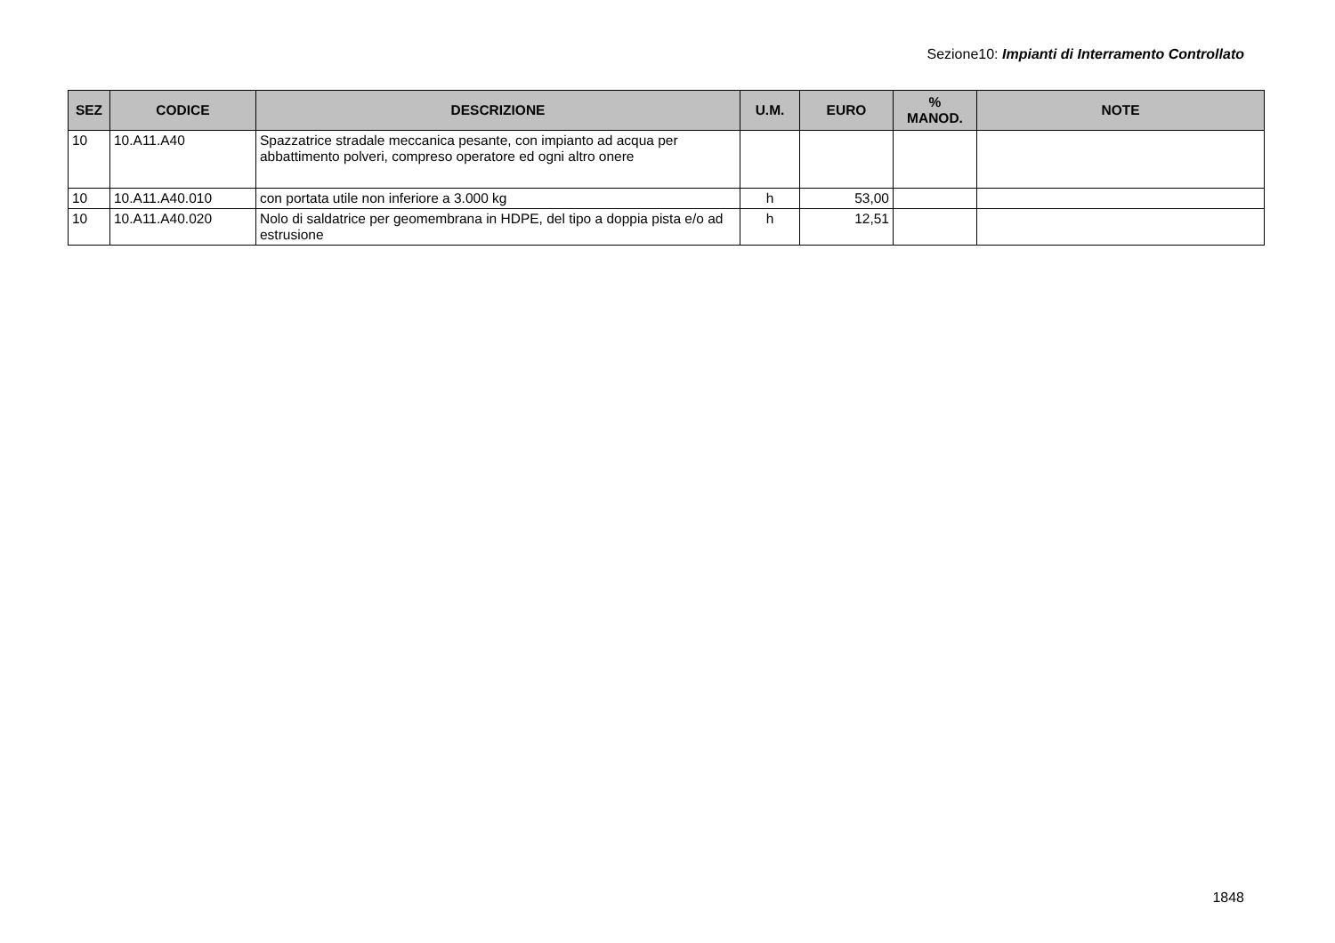Sezione10: Impianti di Interramento Controllato
| SEZ | CODICE | DESCRIZIONE | U.M. | EURO | % MANOD. | NOTE |
| --- | --- | --- | --- | --- | --- | --- |
| 10 | 10.A11.A40 | Spazzatrice stradale meccanica pesante, con impianto ad acqua per abbattimento polveri, compreso operatore ed ogni altro onere | | | | |
| 10 | 10.A11.A40.010 | con portata utile non inferiore a 3.000 kg | h | 53,00 | | |
| 10 | 10.A11.A40.020 | Nolo di saldatrice per geomembrana in HDPE, del tipo a doppia pista e/o ad estrusione | h | 12,51 | | |
1848